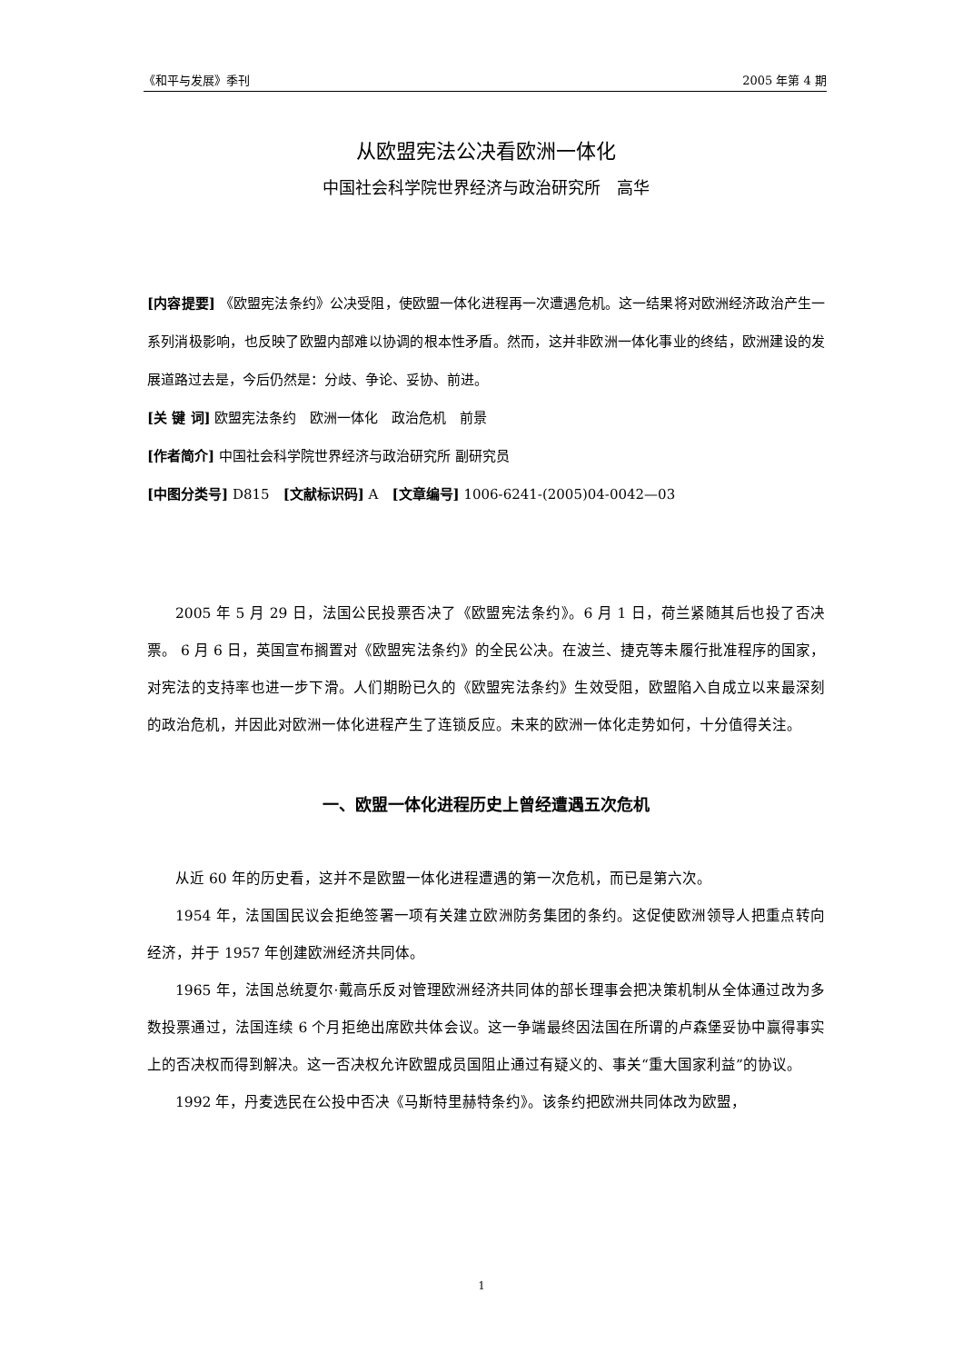《和平与发展》季刊 2005 年第 4 期
从欧盟宪法公决看欧洲一体化
中国社会科学院世界经济与政治研究所　高华
[内容提要] 《欧盟宪法条约》公决受阻，使欧盟一体化进程再一次遭遇危机。这一结果将对欧洲经济政治产生一系列消极影响，也反映了欧盟内部难以协调的根本性矛盾。然而，这并非欧洲一体化事业的终结，欧洲建设的发展道路过去是，今后仍然是：分歧、争论、妥协、前进。
[关 键 词] 欧盟宪法条约　欧洲一体化　政治危机　前景
[作者简介] 中国社会科学院世界经济与政治研究所 副研究员
[中图分类号] D815　[文献标识码] A　[文章编号] 1006-6241-(2005)04-0042—03
2005 年 5 月 29 日，法国公民投票否决了《欧盟宪法条约》。6 月 1 日，荷兰紧随其后也投了否决票。 6 月 6 日，英国宣布搁置对《欧盟宪法条约》的全民公决。在波兰、捷克等未履行批准程序的国家，对宪法的支持率也进一步下滑。人们期盼已久的《欧盟宪法条约》生效受阻，欧盟陷入自成立以来最深刻的政治危机，并因此对欧洲一体化进程产生了连锁反应。未来的欧洲一体化走势如何，十分值得关注。
一、欧盟一体化进程历史上曾经遭遇五次危机
从近 60 年的历史看，这并不是欧盟一体化进程遭遇的第一次危机，而已是第六次。
1954 年，法国国民议会拒绝签署一项有关建立欧洲防务集团的条约。这促使欧洲领导人把重点转向经济，并于 1957 年创建欧洲经济共同体。
1965 年，法国总统夏尔·戴高乐反对管理欧洲经济共同体的部长理事会把决策机制从全体通过改为多数投票通过，法国连续 6 个月拒绝出席欧共体会议。这一争端最终因法国在所谓的卢森堡妥协中赢得事实上的否决权而得到解决。这一否决权允许欧盟成员国阻止通过有疑义的、事关“重大国家利益”的协议。
1992 年，丹麦选民在公投中否决《马斯特里赫特条约》。该条约把欧洲共同体改为欧盟，
1